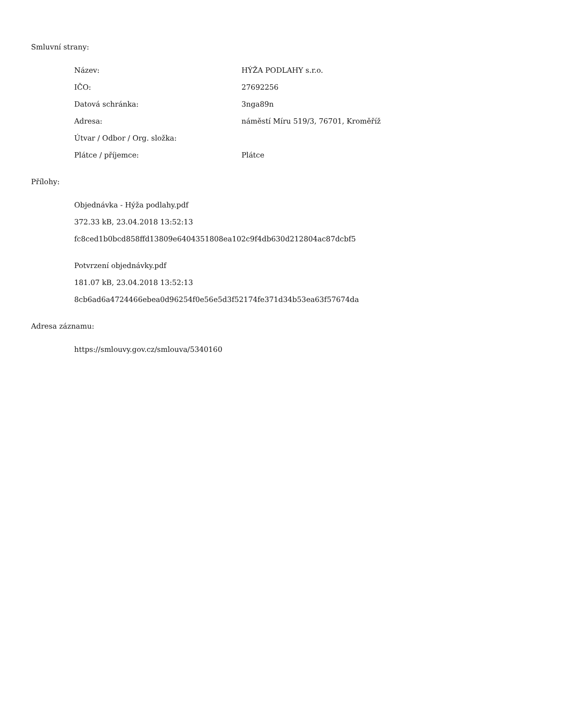Smluvní strany:
| Název: | HÝŽA PODLAHY s.r.o. |
| IČO: | 27692256 |
| Datová schránka: | 3nga89n |
| Adresa: | náměstí Míru 519/3, 76701, Kroměříž |
| Útvar / Odbor / Org. složka: | |
| Plátce / příjemce: | Plátce |
Přílohy:
Objednávka - Hýža podlahy.pdf
372.33 kB, 23.04.2018 13:52:13
fc8ced1b0bcd858ffd13809e6404351808ea102c9f4db630d212804ac87dcbf5
Potvrzení objednávky.pdf
181.07 kB, 23.04.2018 13:52:13
8cb6ad6a4724466ebea0d96254f0e56e5d3f52174fe371d34b53ea63f57674da
Adresa záznamu:
https://smlouvy.gov.cz/smlouva/5340160